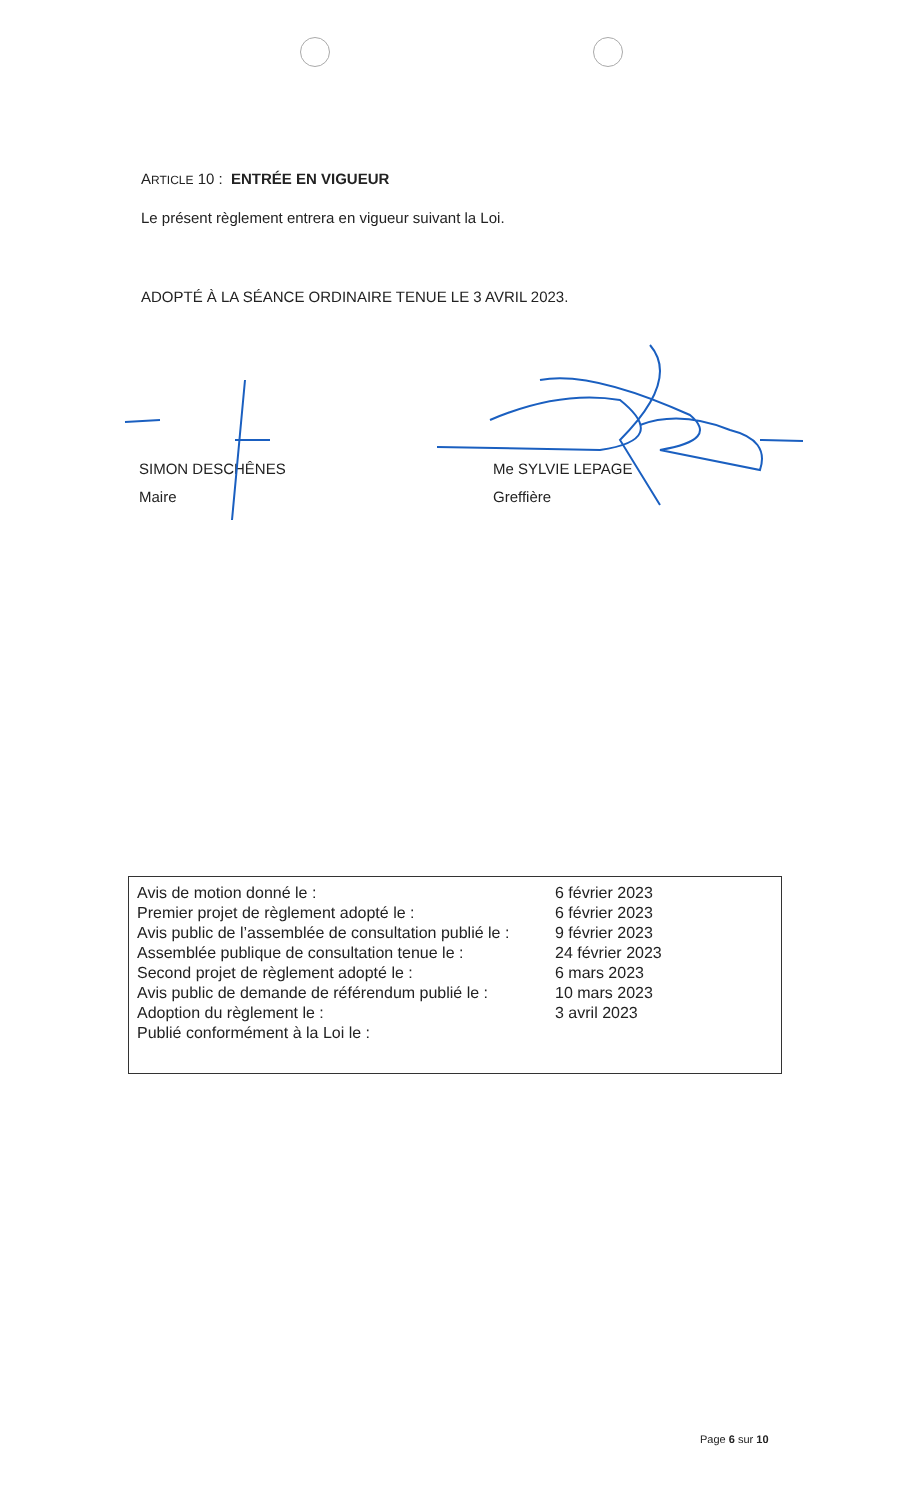ARTICLE 10 : ENTRÉE EN VIGUEUR
Le présent règlement entrera en vigueur suivant la Loi.
ADOPTÉ À LA SÉANCE ORDINAIRE TENUE LE 3 AVRIL 2023.
SIMON DESCHÊNES
Maire
Me SYLVIE LEPAGE
Greffière
| Avis de motion donné le : | 6 février 2023 |
| Premier projet de règlement adopté le : | 6 février 2023 |
| Avis public de l’assemblée de consultation publié le : | 9 février 2023 |
| Assemblée publique de consultation tenue le : | 24 février 2023 |
| Second projet de règlement adopté le : | 6 mars 2023 |
| Avis public de demande de référendum publié le : | 10 mars 2023 |
| Adoption du règlement le : | 3 avril 2023 |
| Publié conformément à la Loi le : | |
Page 6 sur 10